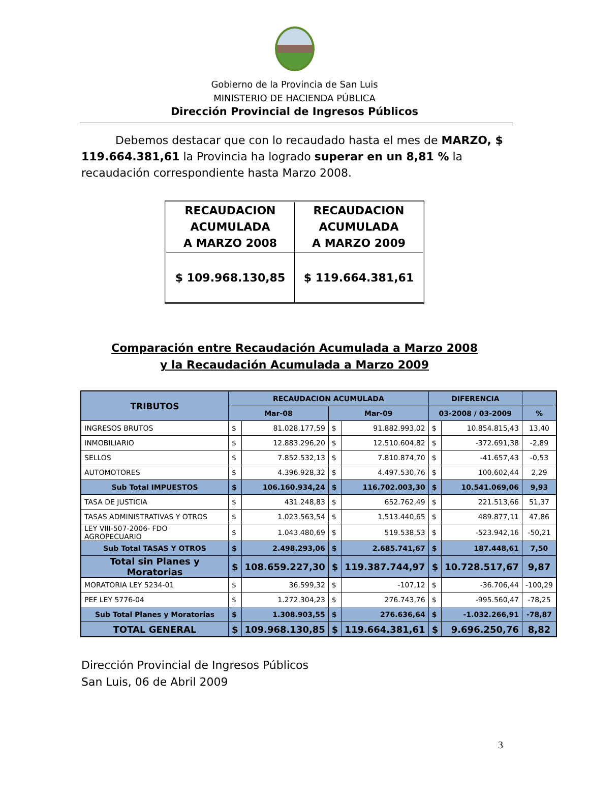Gobierno de la Provincia de San Luis
MINISTERIO DE HACIENDA PÚBLICA
Dirección Provincial de Ingresos Públicos
Debemos destacar que con lo recaudado hasta el mes de MARZO, $ 119.664.381,61 la Provincia ha logrado superar en un 8,81 % la recaudación correspondiente hasta Marzo 2008.
| RECAUDACION ACUMULADA A MARZO 2008 | RECAUDACION ACUMULADA A MARZO 2009 |
| $ 109.968.130,85 | $ 119.664.381,61 |
Comparación entre Recaudación Acumulada a Marzo 2008
y la Recaudación Acumulada a Marzo 2009
| TRIBUTOS | RECAUDACION ACUMULADA | | | | DIFERENCIA | | |
| --- | --- | --- | --- | --- | --- | --- | --- |
| | Mar-08 | | Mar-09 | | 03-2008 / 03-2009 | | % |
| INGRESOS BRUTOS | $ | 81.028.177,59 | $ | 91.882.993,02 | $ | 10.854.815,43 | 13,40 |
| INMOBILIARIO | $ | 12.883.296,20 | $ | 12.510.604,82 | $ | -372.691,38 | -2,89 |
| SELLOS | $ | 7.852.532,13 | $ | 7.810.874,70 | $ | -41.657,43 | -0,53 |
| AUTOMOTORES | $ | 4.396.928,32 | $ | 4.497.530,76 | $ | 100.602,44 | 2,29 |
| Sub Total IMPUESTOS | $ | 106.160.934,24 | $ | 116.702.003,30 | $ | 10.541.069,06 | 9,93 |
| TASA DE JUSTICIA | $ | 431.248,83 | $ | 652.762,49 | $ | 221.513,66 | 51,37 |
| TASAS ADMINISTRATIVAS Y OTROS | $ | 1.023.563,54 | $ | 1.513.440,65 | $ | 489.877,11 | 47,86 |
| LEY VIII-507-2006- FDO AGROPECUARIO | $ | 1.043.480,69 | $ | 519.538,53 | $ | -523.942,16 | -50,21 |
| Sub Total TASAS Y OTROS | $ | 2.498.293,06 | $ | 2.685.741,67 | $ | 187.448,61 | 7,50 |
| Total sin Planes y Moratorias | $ | 108.659.227,30 | $ | 119.387.744,97 | $ | 10.728.517,67 | 9,87 |
| MORATORIA LEY 5234-01 | $ | 36.599,32 | $ | -107,12 | $ | -36.706,44 | -100,29 |
| PEF LEY 5776-04 | $ | 1.272.304,23 | $ | 276.743,76 | $ | -995.560,47 | -78,25 |
| Sub Total Planes y Moratorias | $ | 1.308.903,55 | $ | 276.636,64 | $ | -1.032.266,91 | -78,87 |
| TOTAL GENERAL | $ | 109.968.130,85 | $ | 119.664.381,61 | $ | 9.696.250,76 | 8,82 |
Dirección Provincial de Ingresos Públicos
San Luis, 06 de Abril 2009
3